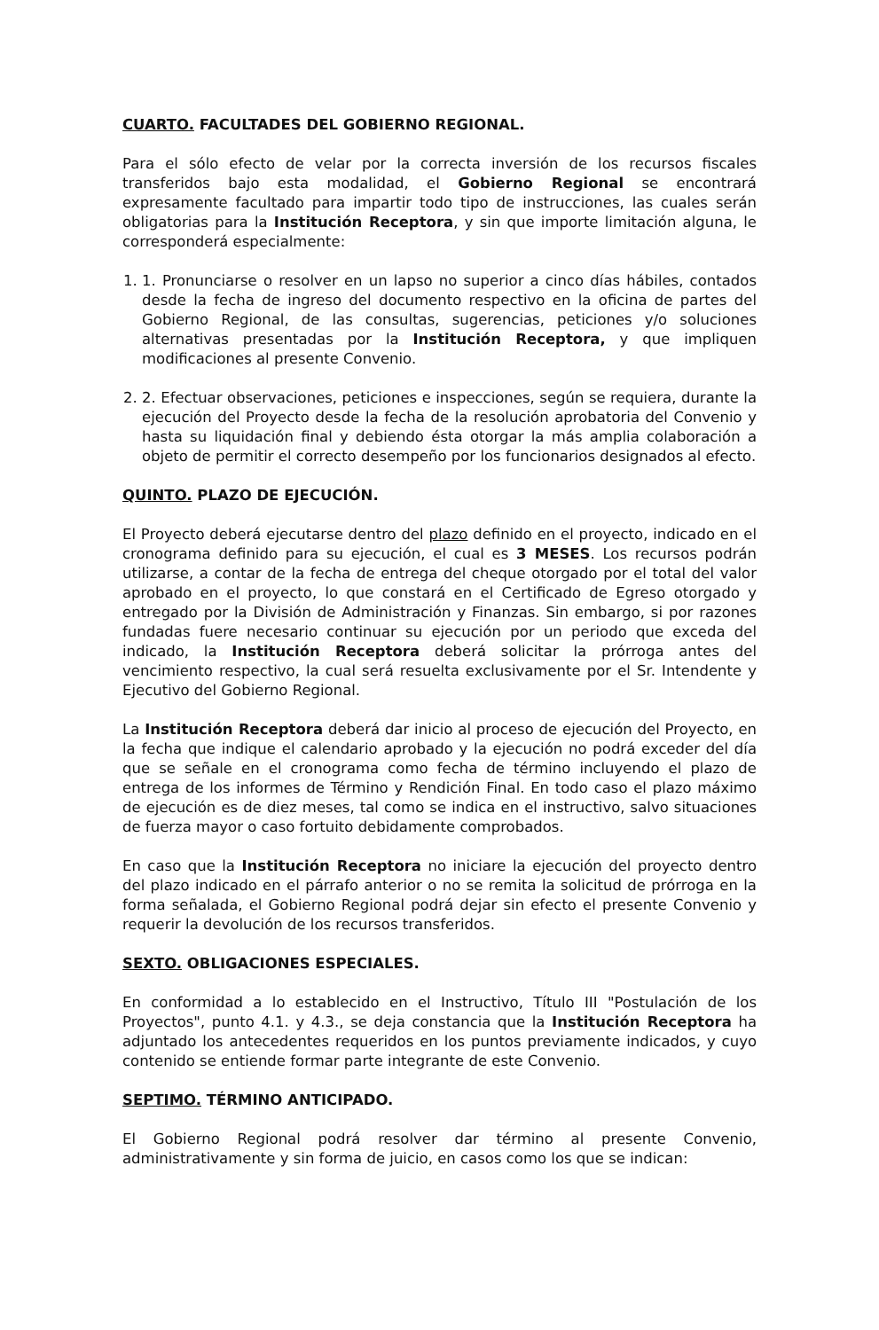CUARTO. FACULTADES DEL GOBIERNO REGIONAL.
Para el sólo efecto de velar por la correcta inversión de los recursos fiscales transferidos bajo esta modalidad, el Gobierno Regional se encontrará expresamente facultado para impartir todo tipo de instrucciones, las cuales serán obligatorias para la Institución Receptora, y sin que importe limitación alguna, le corresponderá especialmente:
1. 1. Pronunciarse o resolver en un lapso no superior a cinco días hábiles, contados desde la fecha de ingreso del documento respectivo en la oficina de partes del Gobierno Regional, de las consultas, sugerencias, peticiones y/o soluciones alternativas presentadas por la Institución Receptora, y que impliquen modificaciones al presente Convenio.
2. 2. Efectuar observaciones, peticiones e inspecciones, según se requiera, durante la ejecución del Proyecto desde la fecha de la resolución aprobatoria del Convenio y hasta su liquidación final y debiendo ésta otorgar la más amplia colaboración a objeto de permitir el correcto desempeño por los funcionarios designados al efecto.
QUINTO. PLAZO DE EJECUCIÓN.
El Proyecto deberá ejecutarse dentro del plazo definido en el proyecto, indicado en el cronograma definido para su ejecución, el cual es 3 MESES. Los recursos podrán utilizarse, a contar de la fecha de entrega del cheque otorgado por el total del valor aprobado en el proyecto, lo que constará en el Certificado de Egreso otorgado y entregado por la División de Administración y Finanzas. Sin embargo, si por razones fundadas fuere necesario continuar su ejecución por un periodo que exceda del indicado, la Institución Receptora deberá solicitar la prórroga antes del vencimiento respectivo, la cual será resuelta exclusivamente por el Sr. Intendente y Ejecutivo del Gobierno Regional.
La Institución Receptora deberá dar inicio al proceso de ejecución del Proyecto, en la fecha que indique el calendario aprobado y la ejecución no podrá exceder del día que se señale en el cronograma como fecha de término incluyendo el plazo de entrega de los informes de Término y Rendición Final. En todo caso el plazo máximo de ejecución es de diez meses, tal como se indica en el instructivo, salvo situaciones de fuerza mayor o caso fortuito debidamente comprobados.
En caso que la Institución Receptora no iniciare la ejecución del proyecto dentro del plazo indicado en el párrafo anterior o no se remita la solicitud de prórroga en la forma señalada, el Gobierno Regional podrá dejar sin efecto el presente Convenio y requerir la devolución de los recursos transferidos.
SEXTO. OBLIGACIONES ESPECIALES.
En conformidad a lo establecido en el Instructivo, Título III "Postulación de los Proyectos", punto 4.1. y 4.3., se deja constancia que la Institución Receptora ha adjuntado los antecedentes requeridos en los puntos previamente indicados, y cuyo contenido se entiende formar parte integrante de este Convenio.
SEPTIMO. TÉRMINO ANTICIPADO.
El Gobierno Regional podrá resolver dar término al presente Convenio, administrativamente y sin forma de juicio, en casos como los que se indican: